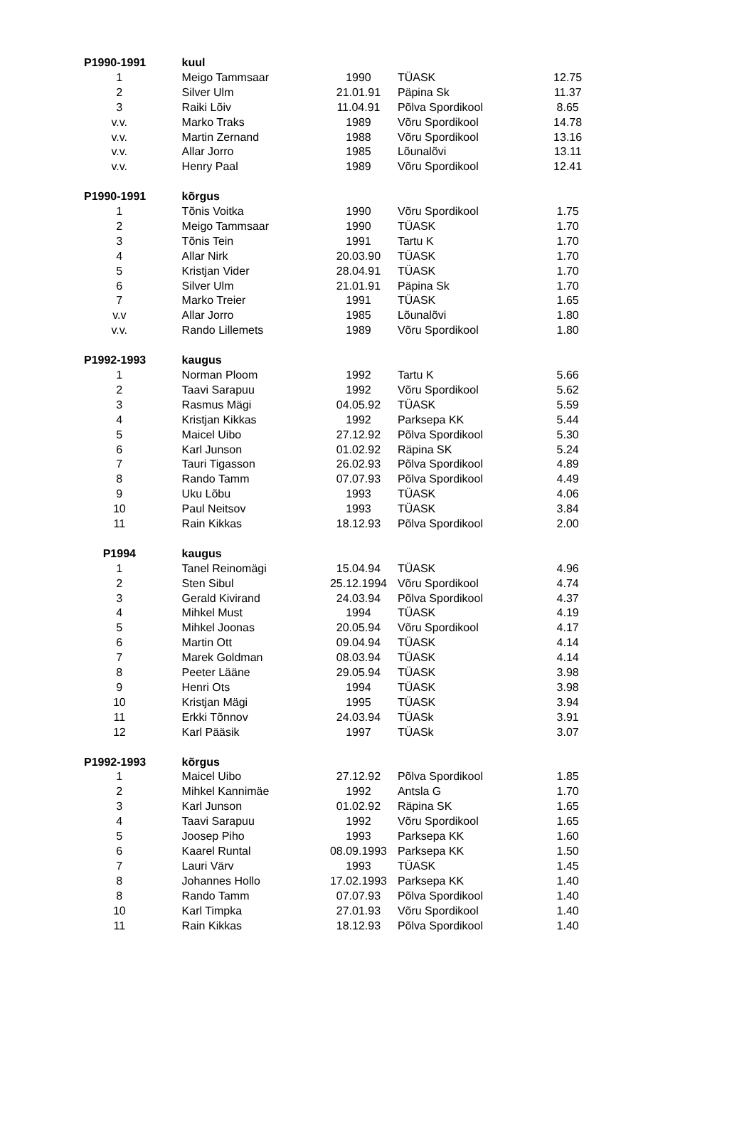| P1990-1991 | kuul | | | |
| --- | --- | --- | --- | --- |
| 1 | Meigo Tammsaar | 1990 | TÜASK | 12.75 |
| 2 | Silver Ulm | 21.01.91 | Päpina Sk | 11.37 |
| 3 | Raiki Lõiv | 11.04.91 | Põlva Spordikool | 8.65 |
| v.v. | Marko Traks | 1989 | Võru Spordikool | 14.78 |
| v.v. | Martin Zernand | 1988 | Võru Spordikool | 13.16 |
| v.v. | Allar Jorro | 1985 | Lõunalõvi | 13.11 |
| v.v. | Henry Paal | 1989 | Võru Spordikool | 12.41 |
| P1990-1991 | kõrgus | | | |
| 1 | Tõnis Voitka | 1990 | Võru Spordikool | 1.75 |
| 2 | Meigo Tammsaar | 1990 | TÜASK | 1.70 |
| 3 | Tõnis Tein | 1991 | Tartu K | 1.70 |
| 4 | Allar Nirk | 20.03.90 | TÜASK | 1.70 |
| 5 | Kristjan Vider | 28.04.91 | TÜASK | 1.70 |
| 6 | Silver Ulm | 21.01.91 | Päpina Sk | 1.70 |
| 7 | Marko Treier | 1991 | TÜASK | 1.65 |
| v.v | Allar Jorro | 1985 | Lõunalõvi | 1.80 |
| v.v. | Rando Lillemets | 1989 | Võru Spordikool | 1.80 |
| P1992-1993 | kaugus | | | |
| 1 | Norman Ploom | 1992 | Tartu K | 5.66 |
| 2 | Taavi Sarapuu | 1992 | Võru Spordikool | 5.62 |
| 3 | Rasmus Mägi | 04.05.92 | TÜASK | 5.59 |
| 4 | Kristjan Kikkas | 1992 | Parksepa KK | 5.44 |
| 5 | Maicel Uibo | 27.12.92 | Põlva Spordikool | 5.30 |
| 6 | Karl Junson | 01.02.92 | Räpina SK | 5.24 |
| 7 | Tauri Tigasson | 26.02.93 | Põlva Spordikool | 4.89 |
| 8 | Rando Tamm | 07.07.93 | Põlva Spordikool | 4.49 |
| 9 | Uku Lõbu | 1993 | TÜASK | 4.06 |
| 10 | Paul Neitsov | 1993 | TÜASK | 3.84 |
| 11 | Rain Kikkas | 18.12.93 | Põlva Spordikool | 2.00 |
| P1994 | kaugus | | | |
| 1 | Tanel Reinomägi | 15.04.94 | TÜASK | 4.96 |
| 2 | Sten Sibul | 25.12.1994 | Võru Spordikool | 4.74 |
| 3 | Gerald Kivirand | 24.03.94 | Põlva Spordikool | 4.37 |
| 4 | Mihkel Must | 1994 | TÜASK | 4.19 |
| 5 | Mihkel Joonas | 20.05.94 | Võru Spordikool | 4.17 |
| 6 | Martin Ott | 09.04.94 | TÜASK | 4.14 |
| 7 | Marek Goldman | 08.03.94 | TÜASK | 4.14 |
| 8 | Peeter Lääne | 29.05.94 | TÜASK | 3.98 |
| 9 | Henri Ots | 1994 | TÜASK | 3.98 |
| 10 | Kristjan Mägi | 1995 | TÜASK | 3.94 |
| 11 | Erkki Tõnnov | 24.03.94 | TÜASk | 3.91 |
| 12 | Karl Pääsik | 1997 | TÜASk | 3.07 |
| P1992-1993 | kõrgus | | | |
| 1 | Maicel Uibo | 27.12.92 | Põlva Spordikool | 1.85 |
| 2 | Mihkel Kannimäe | 1992 | Antsla G | 1.70 |
| 3 | Karl Junson | 01.02.92 | Räpina SK | 1.65 |
| 4 | Taavi Sarapuu | 1992 | Võru Spordikool | 1.65 |
| 5 | Joosep Piho | 1993 | Parksepa KK | 1.60 |
| 6 | Kaarel Runtal | 08.09.1993 | Parksepa KK | 1.50 |
| 7 | Lauri Värv | 1993 | TÜASK | 1.45 |
| 8 | Johannes Hollo | 17.02.1993 | Parksepa KK | 1.40 |
| 8 | Rando Tamm | 07.07.93 | Põlva Spordikool | 1.40 |
| 10 | Karl Timpka | 27.01.93 | Võru Spordikool | 1.40 |
| 11 | Rain Kikkas | 18.12.93 | Põlva Spordikool | 1.40 |